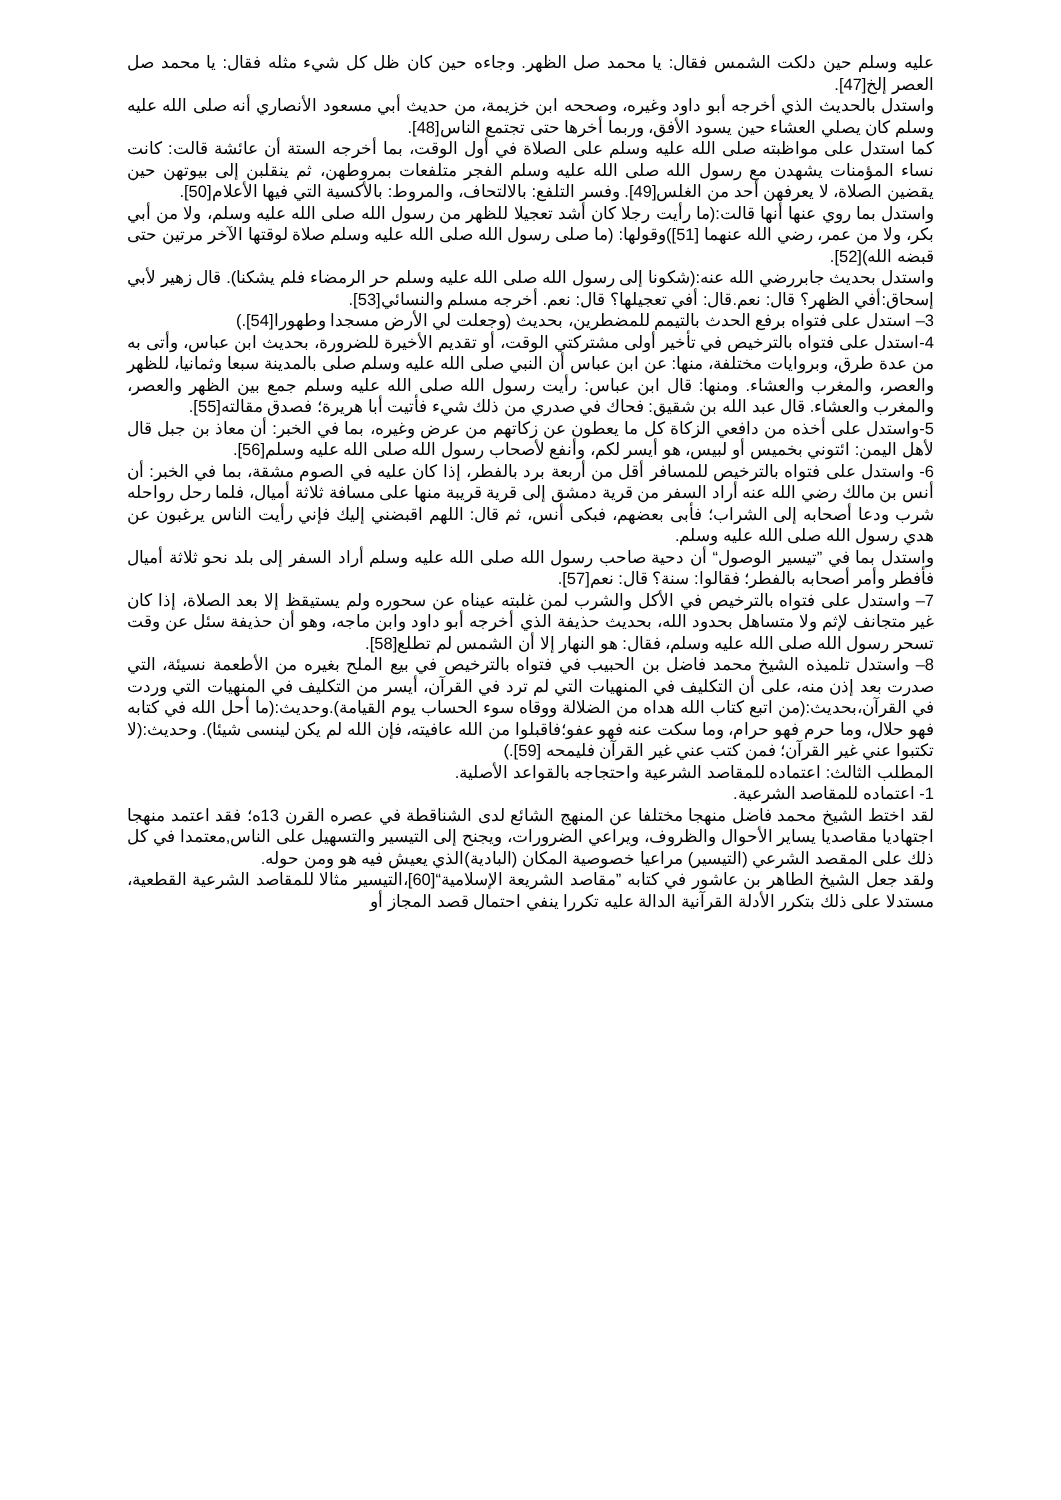عليه وسلم حين دلكت الشمس فقال: يا محمد صل الظهر. وجاءه حين كان ظل كل شيء مثله فقال: يا محمد صل العصر إلخ[47].
واستدل بالحديث الذي أخرجه أبو داود وغيره، وصححه ابن خزيمة، من حديث أبي مسعود الأنصاري أنه صلى الله عليه وسلم كان يصلي العشاء حين يسود الأفق، وربما أخرها حتى تجتمع الناس[48].
كما استدل على مواظبته صلى الله عليه وسلم على الصلاة في أول الوقت، بما أخرجه الستة أن عائشة قالت: كانت نساء المؤمنات يشهدن مع رسول الله صلى الله عليه وسلم الفجر متلفعات بمروطهن، ثم ينقلبن إلى بيوتهن حين يقضين الصلاة، لا يعرفهن أحد من الغلس[49]. وفسر التلفع: بالالتحاف، والمروط: بالأكسية التي فيها الأعلام[50].
واستدل بما روي عنها أنها قالت:(ما رأيت رجلا كان أشد تعجيلا للظهر من رسول الله صلى الله عليه وسلم، ولا من أبي بكر، ولا من عمر، رضي الله عنهما [51])وقولها: (ما صلى رسول الله صلى الله عليه وسلم صلاة لوقتها الآخر مرتين حتى قبضه الله)[52].
واستدل بحديث جابررضي الله عنه:(شكونا إلى رسول الله صلى الله عليه وسلم حر الرمضاء فلم يشكنا). قال زهير لأبي إسحاق:أفي الظهر؟ قال: نعم.قال: أفي تعجيلها؟ قال: نعم. أخرجه مسلم والنسائي[53].
3– استدل على فتواه برفع الحدث بالتيمم للمضطرين، بحديث (وجعلت لي الأرض مسجدا وطهورا[54].)
4-استدل على فتواه بالترخيص في تأخير أولى مشتركتي الوقت، أو تقديم الأخيرة للضرورة، بحديث ابن عباس، وأتى به من عدة طرق، وبروايات مختلفة، منها: عن ابن عباس أن النبي صلى الله عليه وسلم صلى بالمدينة سبعا وثمانيا، للظهر والعصر، والمغرب والعشاء. ومنها: قال ابن عباس: رأيت رسول الله صلى الله عليه وسلم جمع بين الظهر والعصر، والمغرب والعشاء. قال عبد الله بن شقيق: فحاك في صدري من ذلك شيء فأتيت أبا هريرة؛ فصدق مقالته[55].
5-واستدل على أخذه من دافعي الزكاة كل ما يعطون عن زكاتهم من عرض وغيره، بما في الخبر: أن معاذ بن جبل قال لأهل اليمن: ائتوني بخميس أو لبيس، هو أيسر لكم، وأنفع لأصحاب رسول الله صلى الله عليه وسلم[56].
6- واستدل على فتواه بالترخيص للمسافر أقل من أربعة برد بالفطر، إذا كان عليه في الصوم مشقة، بما في الخبر: أن أنس بن مالك رضي الله عنه أراد السفر من قرية دمشق إلى قرية قريبة منها على مسافة ثلاثة أميال، فلما رحل رواحله شرب ودعا أصحابه إلى الشراب؛ فأبى بعضهم، فبكى أنس، ثم قال: اللهم اقبضني إليك فإني رأيت الناس يرغبون عن هدي رسول الله صلى الله عليه وسلم.
واستدل بما في ”تيسير الوصول“ أن دحية صاحب رسول الله صلى الله عليه وسلم أراد السفر إلى بلد نحو ثلاثة أميال فأفطر وأمر أصحابه بالفطر؛ فقالوا: سنة؟ قال: نعم[57].
7– واستدل على فتواه بالترخيص في الأكل والشرب لمن غلبته عيناه عن سحوره ولم يستيقظ إلا بعد الصلاة، إذا كان غير متجانف لإثم ولا متساهل بحدود الله، بحديث حذيفة الذي أخرجه أبو داود وابن ماجه، وهو أن حذيفة سئل عن وقت تسحر رسول الله صلى الله عليه وسلم، فقال: هو النهار إلا أن الشمس لم تطلع[58].
8– واستدل تلميذه الشيخ محمد فاضل بن الحبيب في فتواه بالترخيص في بيع الملح بغيره من الأطعمة نسيئة، التي صدرت بعد إذن منه، على أن التكليف في المنهيات التي لم ترد في القرآن، أيسر من التكليف في المنهيات التي وردت في القرآن،بحديث:(من اتبع كتاب الله هداه من الضلالة ووقاه سوء الحساب يوم القيامة).وحديث:(ما أحل الله في كتابه فهو حلال، وما حرم فهو حرام، وما سكت عنه فهو عفو؛فاقبلوا من الله عافيته، فإن الله لم يكن لينسى شيئا). وحديث:(لا تكتبوا عني غير القرآن؛ فمن كتب عني غير القرآن فليمحه [59].)
المطلب الثالث: اعتماده للمقاصد الشرعية واحتجاجه بالقواعد الأصلية.
1- اعتماده للمقاصد الشرعية.
لقد اختط الشيخ محمد فاضل منهجا مختلفا عن المنهج الشائع لدى الشناقطة في عصره القرن 13ه؛ فقد اعتمد منهجا اجتهاديا مقاصديا يساير الأحوال والظروف، ويراعي الضرورات، ويجنح إلى التيسير والتسهيل على الناس,معتمدا في كل ذلك على المقصد الشرعي (التيسير) مراعيا خصوصية المكان (البادية)الذي يعيش فيه هو ومن حوله.
ولقد جعل الشيخ الطاهر بن عاشور في كتابه ”مقاصد الشريعة الإسلامية“[60]،التيسير مثالا للمقاصد الشرعية القطعية، مستدلا على ذلك بتكرر الأدلة القرآنية الدالة عليه تكررا ينفي احتمال قصد المجاز أو